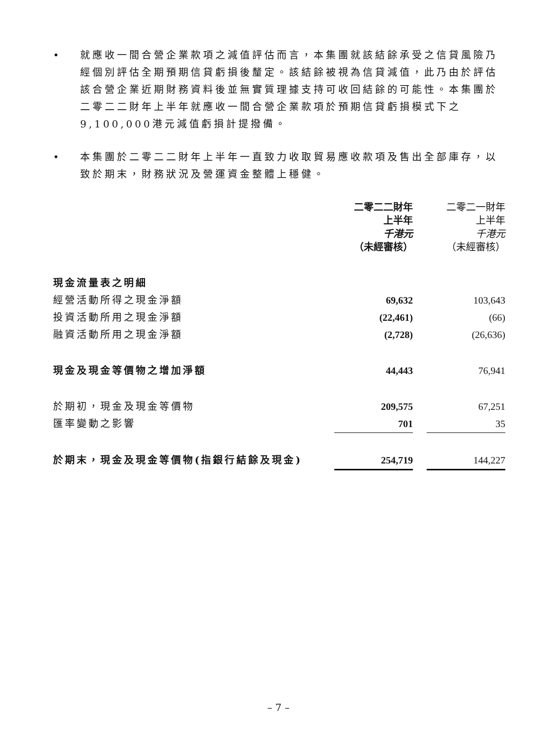• 就應收一間合營企業款項之減值評估而言，本集團就該結餘承受之信貸風險乃經個別評估全期預期信貸虧損後釐定。該結餘被視為信貸減值，此乃由於評估該合營企業近期財務資料後並無實質理據支持可收回結餘的可能性。本集團於二零二二財年上半年就應收一間合營企業款項於預期信貸虧損模式下之9,100,000港元減值虧損計提撥備。
• 本集團於二零二二財年上半年一直致力收取貿易應收款項及售出全部庫存，以致於期末，財務狀況及營運資金整體上穩健。
| | 二零二二財年 上半年 千港元 （未經審核） | | 二零二一財年 上半年 千港元 （未經審核） |
| --- | --- | --- | --- |
| 現金流量表之明細 | | | |
| 經營活動所得之現金淨額 | 69,632 | | 103,643 |
| 投資活動所用之現金淨額 | (22,461) | | (66) |
| 融資活動所用之現金淨額 | (2,728) | | (26,636) |
| 現金及現金等價物之增加淨額 | 44,443 | | 76,941 |
| 於期初，現金及現金等價物 | 209,575 | | 67,251 |
| 匯率變動之影響 | 701 | | 35 |
| 於期末，現金及現金等價物(指銀行結餘及現金) | 254,719 | | 144,227 |
– 7 –